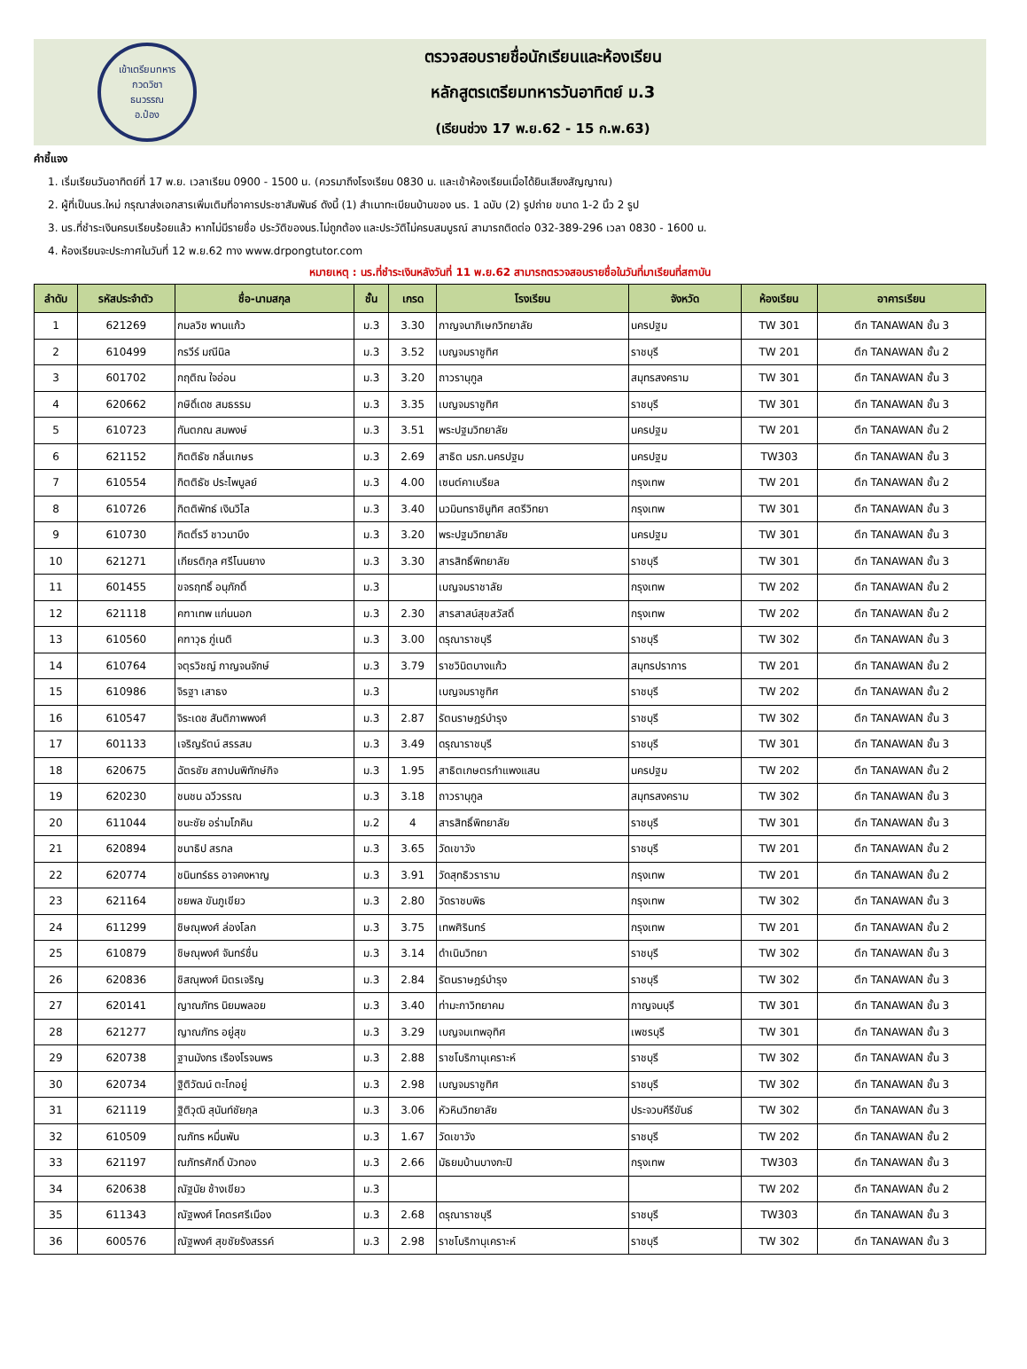เข้าเตรียมทหาร
กวดวิชา
ธนวรรณ
อ.ป๋อง
ตรวจสอบรายชื่อนักเรียนและห้องเรียน
หลักสูตรเตรียมทหารวันอาทิตย์ ม.3
(เรียนช่วง 17 พ.ย.62 - 15 ก.พ.63)
คำชี้แจง
1. เริ่มเรียนวันอาทิตย์ที่ 17 พ.ย. เวลาเรียน 0900 - 1500 น. (ควรมาถึงโรงเรียน 0830 น. และเข้าห้องเรียนเมื่อได้ยินเสียงสัญญาณ)
2. ผู้ที่เป็นนร.ใหม่ กรุณาส่งเอกสารเพิ่มเติมที่อาคารประชาสัมพันธ์ ดังนี้ (1) สำเนาทะเบียนบ้านของ นร. 1 ฉบับ (2) รูปถ่าย ขนาด 1-2 นิ้ว 2 รูป
3. นร.ที่ชำระเงินครบเรียบร้อยแล้ว หากไม่มีรายชื่อ ประวัติของนร.ไม่ถูกต้อง และประวัติไม่ครบสมบูรณ์ สามารถติดต่อ 032-389-296 เวลา 0830 - 1600 น.
4. ห้องเรียนจะประกาศในวันที่ 12 พ.ย.62 ทาง www.drpongtutor.com
หมายเหตุ : นร.ที่ชำระเงินหลังวันที่ 11 พ.ย.62 สามารถตรวจสอบรายชื่อในวันที่มาเรียนที่สถาบัน
| ลำดับ | รหัสประจำตัว | ชื่อ-นามสกุล | ชั้น | เกรด | โรงเรียน | จังหวัด | ห้องเรียน | อาคารเรียน |
| --- | --- | --- | --- | --- | --- | --- | --- | --- |
| 1 | 621269 | กมลวิช พานแก้ว | ม.3 | 3.30 | กาญจนาภิเษกวิทยาลัย | นครปฐม | TW 301 | ตึก TANAWAN ชั้น 3 |
| 2 | 610499 | กรวีร์ มณีนิล | ม.3 | 3.52 | เบญจมราชูทิศ | ราชบุรี | TW 201 | ตึก TANAWAN ชั้น 2 |
| 3 | 601702 | กฤติณ ใจอ่อน | ม.3 | 3.20 | ถาวรานุกูล | สมุทรสงคราม | TW 301 | ตึก TANAWAN ชั้น 3 |
| 4 | 620662 | กษิดิ์เดช สมธรรม | ม.3 | 3.35 | เบญจมราชูทิศ | ราชบุรี | TW 301 | ตึก TANAWAN ชั้น 3 |
| 5 | 610723 | กันตภณ สมพงษ์ | ม.3 | 3.51 | พระปฐมวิทยาลัย | นครปฐม | TW 201 | ตึก TANAWAN ชั้น 2 |
| 6 | 621152 | กิตติธัช กลิ่นเกษร | ม.3 | 2.69 | สาธิต มรภ.นครปฐม | นครปฐม | TW303 | ตึก TANAWAN ชั้น 3 |
| 7 | 610554 | กิตติธัช ประไพบูลย์ | ม.3 | 4.00 | เซนต์คาเบรียล | กรุงเทพ | TW 201 | ตึก TANAWAN ชั้น 2 |
| 8 | 610726 | กิตติพัทธ์ เงินวิไล | ม.3 | 3.40 | นวมินทราชินูทิศ สตรีวิทยา | กรุงเทพ | TW 301 | ตึก TANAWAN ชั้น 3 |
| 9 | 610730 | กิตติ์รวี ชาวนาบึง | ม.3 | 3.20 | พระปฐมวิทยาลัย | นครปฐม | TW 301 | ตึก TANAWAN ชั้น 3 |
| 10 | 621271 | เกียรติกุล ศรีโนนยาง | ม.3 | 3.30 | สารสิทธิ์พิทยาลัย | ราชบุรี | TW 301 | ตึก TANAWAN ชั้น 3 |
| 11 | 601455 | ขจรฤทธิ์ อนุภักดิ์ | ม.3 | | เบญจมราชาลัย | กรุงเทพ | TW 202 | ตึก TANAWAN ชั้น 2 |
| 12 | 621118 | คฑาเทพ แก่นนอก | ม.3 | 2.30 | สารสาสน์สุขสวัสดิ์ | กรุงเทพ | TW 202 | ตึก TANAWAN ชั้น 2 |
| 13 | 610560 | คฑาวุธ ภู่เนติ | ม.3 | 3.00 | ดรุณาราชบุรี | ราชบุรี | TW 302 | ตึก TANAWAN ชั้น 3 |
| 14 | 610764 | จตุรวิชญ์ กาญจนจักษ์ | ม.3 | 3.79 | ราชวินิตบางแก้ว | สมุทรปราการ | TW 201 | ตึก TANAWAN ชั้น 2 |
| 15 | 610986 | จิรฐา เสาธง | ม.3 | | เบญจมราชูทิศ | ราชบุรี | TW 202 | ตึก TANAWAN ชั้น 2 |
| 16 | 610547 | จิระเดช สันติภาพพงศ์ | ม.3 | 2.87 | รัตนราษฎร์บำรุง | ราชบุรี | TW 302 | ตึก TANAWAN ชั้น 3 |
| 17 | 601133 | เจริญรัตน์ สรรสม | ม.3 | 3.49 | ดรุณาราชบุรี | ราชบุรี | TW 301 | ตึก TANAWAN ชั้น 3 |
| 18 | 620675 | ฉัตรชัย สถาปนพิทักษ์กิจ | ม.3 | 1.95 | สาธิตเกษตรกำแพงแสน | นครปฐม | TW 202 | ตึก TANAWAN ชั้น 2 |
| 19 | 620230 | ชนชน ฉวีวรรณ | ม.3 | 3.18 | ถาวรานุกูล | สมุทรสงคราม | TW 302 | ตึก TANAWAN ชั้น 3 |
| 20 | 611044 | ชนะชัย อร่ามโภคิน | ม.2 | 4 | สารสิทธิ์พิทยาลัย | ราชบุรี | TW 301 | ตึก TANAWAN ชั้น 3 |
| 21 | 620894 | ชนาธิป สรกล | ม.3 | 3.65 | วัดเขาวัง | ราชบุรี | TW 201 | ตึก TANAWAN ชั้น 2 |
| 22 | 620774 | ชนินทร์ธร อาจคงหาญ | ม.3 | 3.91 | วัดสุทธิวราราม | กรุงเทพ | TW 201 | ตึก TANAWAN ชั้น 2 |
| 23 | 621164 | ชยพล ขันภูเขียว | ม.3 | 2.80 | วัดราชบพิธ | กรุงเทพ | TW 302 | ตึก TANAWAN ชั้น 3 |
| 24 | 611299 | ชิษณุพงศ์ ล่องโลก | ม.3 | 3.75 | เทพศิรินทร์ | กรุงเทพ | TW 201 | ตึก TANAWAN ชั้น 2 |
| 25 | 610879 | ชิษณุพงศ์ จันทร์ชื่น | ม.3 | 3.14 | ดำเนินวิทยา | ราชบุรี | TW 302 | ตึก TANAWAN ชั้น 3 |
| 26 | 620836 | ชิสณุพงศ์ มิตรเจริญ | ม.3 | 2.84 | รัตนราษฎร์บำรุง | ราชบุรี | TW 302 | ตึก TANAWAN ชั้น 3 |
| 27 | 620141 | ญาณภัทร นิยมพลอย | ม.3 | 3.40 | ท่ามะกาวิทยาคม | กาญจนบุรี | TW 301 | ตึก TANAWAN ชั้น 3 |
| 28 | 621277 | ญาณภัทร อยู่สุข | ม.3 | 3.29 | เบญจมเทพอุทิศ | เพชรบุรี | TW 301 | ตึก TANAWAN ชั้น 3 |
| 29 | 620738 | ฐานมังกร เรืองโรจนพร | ม.3 | 2.88 | ราชโบริกานุเคราะห์ | ราชบุรี | TW 302 | ตึก TANAWAN ชั้น 3 |
| 30 | 620734 | ฐิติวัฒน์ ตะโกอยู่ | ม.3 | 2.98 | เบญจมราชูทิศ | ราชบุรี | TW 302 | ตึก TANAWAN ชั้น 3 |
| 31 | 621119 | ฐิติวุฒิ สุนันท์ชัยกุล | ม.3 | 3.06 | หัวหินวิทยาลัย | ประจวบคีรีขันธ์ | TW 302 | ตึก TANAWAN ชั้น 3 |
| 32 | 610509 | ณภัทร หมื่นพัน | ม.3 | 1.67 | วัดเขาวัง | ราชบุรี | TW 202 | ตึก TANAWAN ชั้น 2 |
| 33 | 621197 | ณภัทรศักดิ์ บัวทอง | ม.3 | 2.66 | มัธยมบ้านบางกะปิ | กรุงเทพ | TW303 | ตึก TANAWAN ชั้น 3 |
| 34 | 620638 | ณัฐนัย ช้างเขียว | ม.3 | | | | TW 202 | ตึก TANAWAN ชั้น 2 |
| 35 | 611343 | ณัฐพงศ์ โคตรศรีเมือง | ม.3 | 2.68 | ดรุณาราชบุรี | ราชบุรี | TW303 | ตึก TANAWAN ชั้น 3 |
| 36 | 600576 | ณัฐพงศ์ สุขชัยรังสรรค์ | ม.3 | 2.98 | ราชโบริกานุเคราะห์ | ราชบุรี | TW 302 | ตึก TANAWAN ชั้น 3 |